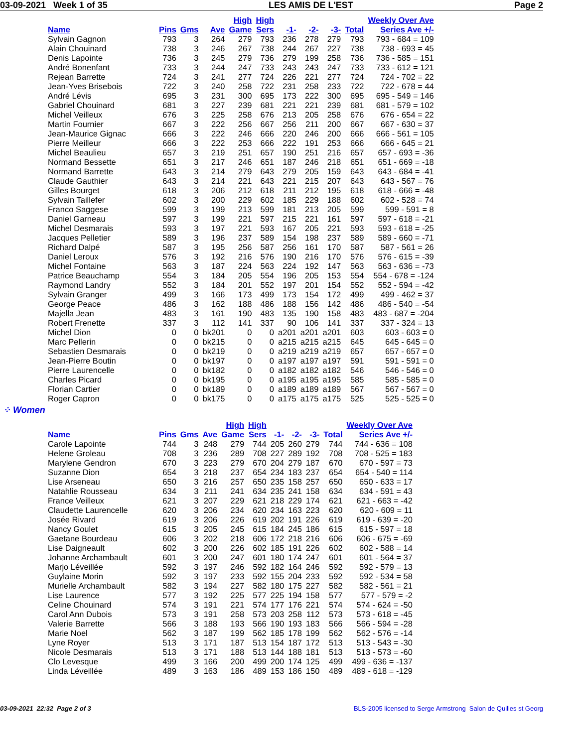03-09-2021 Week 1 of 35 LES AMIS DE L'EST Page 2
| Name | Pins | Gms | Ave | High Game | High Sers | -1- | -2- | -3- | Total | Weekly Over Ave Series Ave +/- |
| --- | --- | --- | --- | --- | --- | --- | --- | --- | --- | --- |
| Sylvain Gagnon | 793 | 3 | 264 | 279 | 793 | 236 | 278 | 279 | 793 | 793 - 684 = 109 |
| Alain Chouinard | 738 | 3 | 246 | 267 | 738 | 244 | 267 | 227 | 738 | 738 - 693 = 45 |
| Denis Lapointe | 736 | 3 | 245 | 279 | 736 | 279 | 199 | 258 | 736 | 736 - 585 = 151 |
| André Bonenfant | 733 | 3 | 244 | 247 | 733 | 243 | 243 | 247 | 733 | 733 - 612 = 121 |
| Rejean Barrette | 724 | 3 | 241 | 277 | 724 | 226 | 221 | 277 | 724 | 724 - 702 = 22 |
| Jean-Yves Brisebois | 722 | 3 | 240 | 258 | 722 | 231 | 258 | 233 | 722 | 722 - 678 = 44 |
| André Lévis | 695 | 3 | 231 | 300 | 695 | 173 | 222 | 300 | 695 | 695 - 549 = 146 |
| Gabriel Chouinard | 681 | 3 | 227 | 239 | 681 | 221 | 221 | 239 | 681 | 681 - 579 = 102 |
| Michel Veilleux | 676 | 3 | 225 | 258 | 676 | 213 | 205 | 258 | 676 | 676 - 654 = 22 |
| Martin Fournier | 667 | 3 | 222 | 256 | 667 | 256 | 211 | 200 | 667 | 667 - 630 = 37 |
| Jean-Maurice Gignac | 666 | 3 | 222 | 246 | 666 | 220 | 246 | 200 | 666 | 666 - 561 = 105 |
| Pierre Meilleur | 666 | 3 | 222 | 253 | 666 | 222 | 191 | 253 | 666 | 666 - 645 = 21 |
| Michel Beaulieu | 657 | 3 | 219 | 251 | 657 | 190 | 251 | 216 | 657 | 657 - 693 = -36 |
| Normand Bessette | 651 | 3 | 217 | 246 | 651 | 187 | 246 | 218 | 651 | 651 - 669 = -18 |
| Normand Barrette | 643 | 3 | 214 | 279 | 643 | 279 | 205 | 159 | 643 | 643 - 684 = -41 |
| Claude Gauthier | 643 | 3 | 214 | 221 | 643 | 221 | 215 | 207 | 643 | 643 - 567 = 76 |
| Gilles Bourget | 618 | 3 | 206 | 212 | 618 | 211 | 212 | 195 | 618 | 618 - 666 = -48 |
| Sylvain Taillefer | 602 | 3 | 200 | 229 | 602 | 185 | 229 | 188 | 602 | 602 - 528 = 74 |
| Franco Saggese | 599 | 3 | 199 | 213 | 599 | 181 | 213 | 205 | 599 | 599 - 591 = 8 |
| Daniel Garneau | 597 | 3 | 199 | 221 | 597 | 215 | 221 | 161 | 597 | 597 - 618 = -21 |
| Michel Desmarais | 593 | 3 | 197 | 221 | 593 | 167 | 205 | 221 | 593 | 593 - 618 = -25 |
| Jacques Pelletier | 589 | 3 | 196 | 237 | 589 | 154 | 198 | 237 | 589 | 589 - 660 = -71 |
| Richard Dalpé | 587 | 3 | 195 | 256 | 587 | 256 | 161 | 170 | 587 | 587 - 561 = 26 |
| Daniel Leroux | 576 | 3 | 192 | 216 | 576 | 190 | 216 | 170 | 576 | 576 - 615 = -39 |
| Michel Fontaine | 563 | 3 | 187 | 224 | 563 | 224 | 192 | 147 | 563 | 563 - 636 = -73 |
| Patrice Beauchamp | 554 | 3 | 184 | 205 | 554 | 196 | 205 | 153 | 554 | 554 - 678 = -124 |
| Raymond Landry | 552 | 3 | 184 | 201 | 552 | 197 | 201 | 154 | 552 | 552 - 594 = -42 |
| Sylvain Granger | 499 | 3 | 166 | 173 | 499 | 173 | 154 | 172 | 499 | 499 - 462 = 37 |
| George Peace | 486 | 3 | 162 | 188 | 486 | 188 | 156 | 142 | 486 | 486 - 540 = -54 |
| Majella Jean | 483 | 3 | 161 | 190 | 483 | 135 | 190 | 158 | 483 | 483 - 687 = -204 |
| Robert Frenette | 337 | 3 | 112 | 141 | 337 | 90 | 106 | 141 | 337 | 337 - 324 = 13 |
| Michel Dion | 0 | 0 | bk201 | 0 | 0 | a201 | a201 | a201 | 603 | 603 - 603 = 0 |
| Marc Pellerin | 0 | 0 | bk215 | 0 | 0 | a215 | a215 | a215 | 645 | 645 - 645 = 0 |
| Sebastien Desmarais | 0 | 0 | bk219 | 0 | 0 | a219 | a219 | a219 | 657 | 657 - 657 = 0 |
| Jean-Pierre Boutin | 0 | 0 | bk197 | 0 | 0 | a197 | a197 | a197 | 591 | 591 - 591 = 0 |
| Pierre Laurencelle | 0 | 0 | bk182 | 0 | 0 | a182 | a182 | a182 | 546 | 546 - 546 = 0 |
| Charles Picard | 0 | 0 | bk195 | 0 | 0 | a195 | a195 | a195 | 585 | 585 - 585 = 0 |
| Florian Cartier | 0 | 0 | bk189 | 0 | 0 | a189 | a189 | a189 | 567 | 567 - 567 = 0 |
| Roger Capron | 0 | 0 | bk175 | 0 | 0 | a175 | a175 | a175 | 525 | 525 - 525 = 0 |
⁘ Women
| Name | Pins | Gms | Ave | High Game | High Sers | -1- | -2- | -3- | Total | Weekly Over Ave Series Ave +/- |
| --- | --- | --- | --- | --- | --- | --- | --- | --- | --- | --- |
| Carole Lapointe | 744 | 3 | 248 | 279 | 744 | 205 | 260 | 279 | 744 | 744 - 636 = 108 |
| Helene Groleau | 708 | 3 | 236 | 289 | 708 | 227 | 289 | 192 | 708 | 708 - 525 = 183 |
| Marylene Gendron | 670 | 3 | 223 | 279 | 670 | 204 | 279 | 187 | 670 | 670 - 597 = 73 |
| Suzanne Dion | 654 | 3 | 218 | 237 | 654 | 234 | 183 | 237 | 654 | 654 - 540 = 114 |
| Lise Arseneau | 650 | 3 | 216 | 257 | 650 | 235 | 158 | 257 | 650 | 650 - 633 = 17 |
| Natahlie Rousseau | 634 | 3 | 211 | 241 | 634 | 235 | 241 | 158 | 634 | 634 - 591 = 43 |
| France Veilleux | 621 | 3 | 207 | 229 | 621 | 218 | 229 | 174 | 621 | 621 - 663 = -42 |
| Claudette Laurencelle | 620 | 3 | 206 | 234 | 620 | 234 | 163 | 223 | 620 | 620 - 609 = 11 |
| Josée Rivard | 619 | 3 | 206 | 226 | 619 | 202 | 191 | 226 | 619 | 619 - 639 = -20 |
| Nancy Goulet | 615 | 3 | 205 | 245 | 615 | 184 | 245 | 186 | 615 | 615 - 597 = 18 |
| Gaetane Bourdeau | 606 | 3 | 202 | 218 | 606 | 172 | 218 | 216 | 606 | 606 - 675 = -69 |
| Lise Daigneault | 602 | 3 | 200 | 226 | 602 | 185 | 191 | 226 | 602 | 602 - 588 = 14 |
| Johanne Archambault | 601 | 3 | 200 | 247 | 601 | 180 | 174 | 247 | 601 | 601 - 564 = 37 |
| Marjo Léveillée | 592 | 3 | 197 | 246 | 592 | 182 | 164 | 246 | 592 | 592 - 579 = 13 |
| Guylaine Morin | 592 | 3 | 197 | 233 | 592 | 155 | 204 | 233 | 592 | 592 - 534 = 58 |
| Murielle Archambault | 582 | 3 | 194 | 227 | 582 | 180 | 175 | 227 | 582 | 582 - 561 = 21 |
| Lise Laurence | 577 | 3 | 192 | 225 | 577 | 225 | 194 | 158 | 577 | 577 - 579 = -2 |
| Celine Chouinard | 574 | 3 | 191 | 221 | 574 | 177 | 176 | 221 | 574 | 574 - 624 = -50 |
| Carol Ann Dubois | 573 | 3 | 191 | 258 | 573 | 203 | 258 | 112 | 573 | 573 - 618 = -45 |
| Valerie Barrette | 566 | 3 | 188 | 193 | 566 | 190 | 193 | 183 | 566 | 566 - 594 = -28 |
| Marie Noel | 562 | 3 | 187 | 199 | 562 | 185 | 178 | 199 | 562 | 562 - 576 = -14 |
| Lyne Royer | 513 | 3 | 171 | 187 | 513 | 154 | 187 | 172 | 513 | 513 - 543 = -30 |
| Nicole Desmarais | 513 | 3 | 171 | 188 | 513 | 144 | 188 | 181 | 513 | 513 - 573 = -60 |
| Clo Levesque | 499 | 3 | 166 | 200 | 499 | 200 | 174 | 125 | 499 | 499 - 636 = -137 |
| Linda Léveillée | 489 | 3 | 163 | 186 | 489 | 153 | 186 | 150 | 489 | 489 - 618 = -129 |
03-09-2021 22:32 Page 2 of 3 BLS-2005 licensed to Serge Armstrong Salon de Quilles st Georg